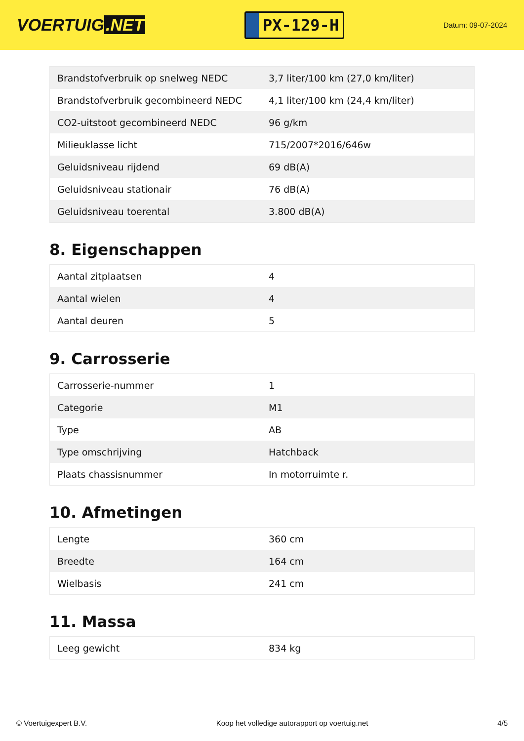VOERTUIG.NET
PX-129-H
Datum: 09-07-2024
| Brandstofverbruik op snelweg NEDC | 3,7 liter/100 km (27,0 km/liter) |
| Brandstofverbruik gecombineerd NEDC | 4,1 liter/100 km (24,4 km/liter) |
| CO2-uitstoot gecombineerd NEDC | 96 g/km |
| Milieuklasse licht | 715/2007*2016/646w |
| Geluidsniveau rijdend | 69 dB(A) |
| Geluidsniveau stationair | 76 dB(A) |
| Geluidsniveau toerental | 3.800 dB(A) |
8. Eigenschappen
| Aantal zitplaatsen | 4 |
| Aantal wielen | 4 |
| Aantal deuren | 5 |
9. Carrosserie
| Carrosserie-nummer | 1 |
| Categorie | M1 |
| Type | AB |
| Type omschrijving | Hatchback |
| Plaats chassisnummer | In motorruimte r. |
10. Afmetingen
| Lengte | 360 cm |
| Breedte | 164 cm |
| Wielbasis | 241 cm |
11. Massa
| Leeg gewicht | 834 kg |
© Voertuigexpert B.V. Koop het volledige autorapport op voertuig.net 4/5